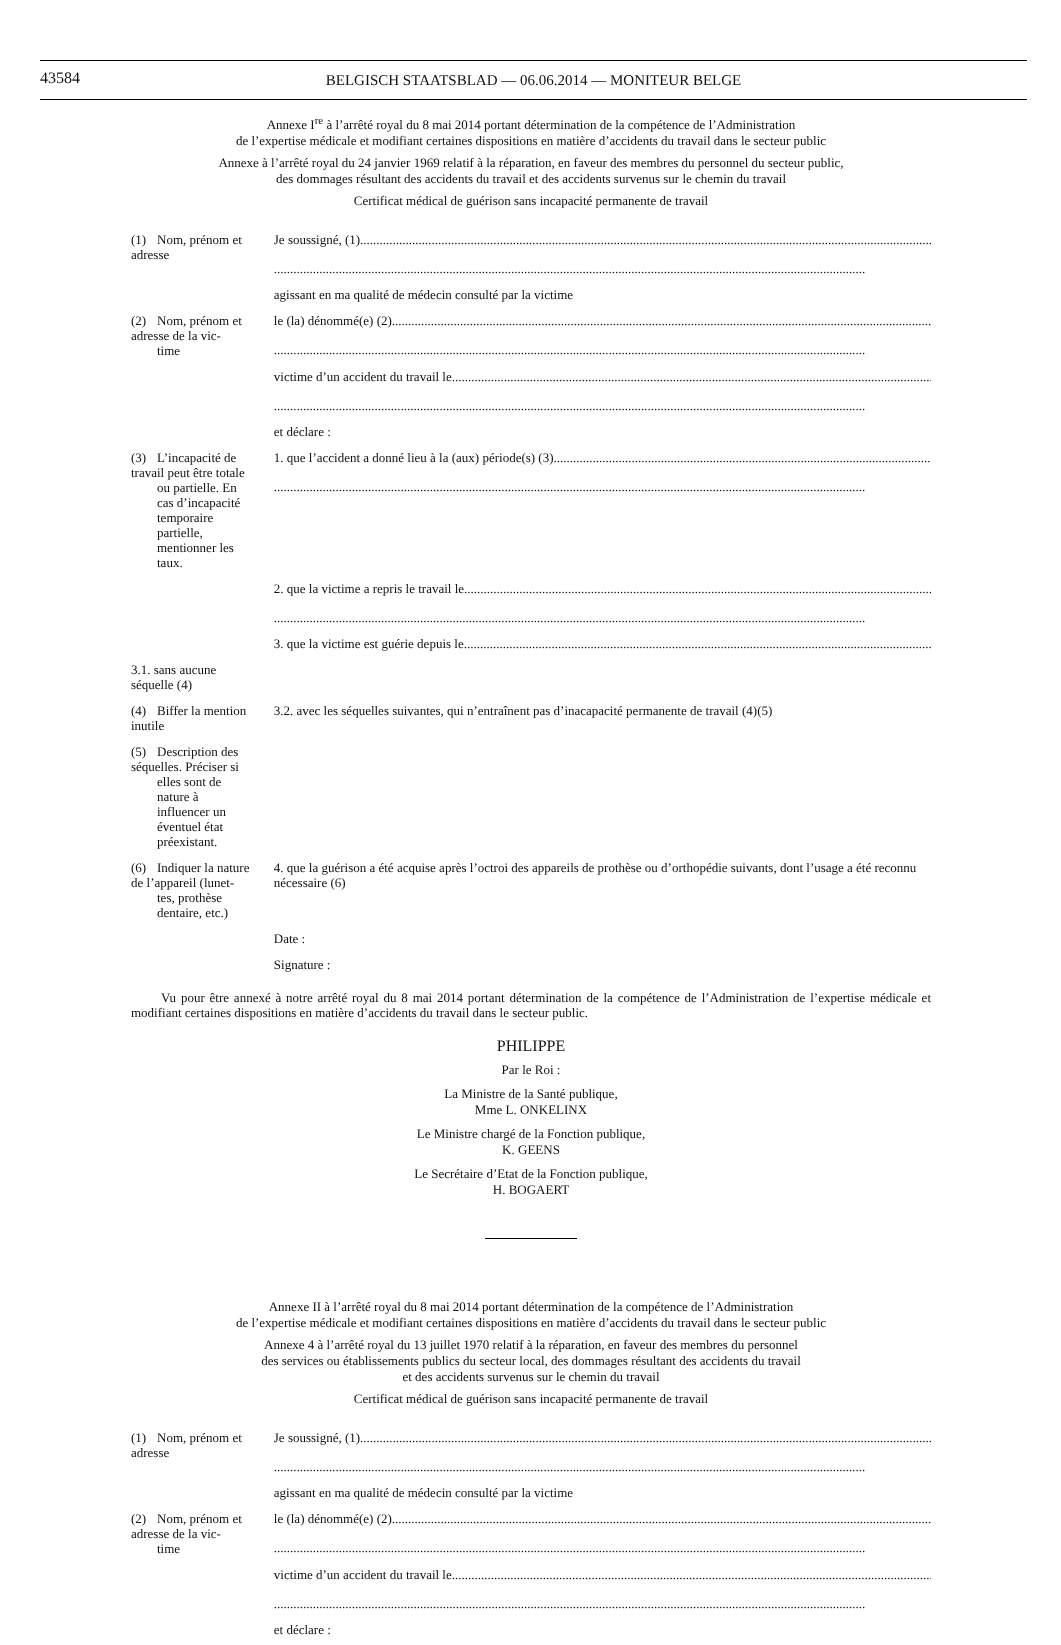43584
BELGISCH STAATSBLAD — 06.06.2014 — MONITEUR BELGE
Annexe I<sup>re</sup> à l’arrêté royal du 8 mai 2014 portant détermination de la compétence de l’Administration
de l’expertise médicale et modifiant certaines dispositions en matière d’accidents du travail dans le secteur public
Annexe à l’arrêté royal du 24 janvier 1969 relatif à la réparation, en faveur des membres du personnel du secteur public,
des dommages résultant des accidents du travail et des accidents survenus sur le chemin du travail
Certificat médical de guérison sans incapacité permanente de travail
| (1) Nom, prénom et adresse | Je soussigné, (1) |
| | agissant en ma qualité de médecin consulté par la victime |
| (2) Nom, prénom et adresse de la vic- time | le (la) dénommé(e) (2) |
| | victime d’un accident du travail le |
| | et déclare : |
| (3) L’incapacité de travail peut être totale ou partielle. En cas d’incapacité temporaire partielle, mentionner les taux. | 1. que l’accident a donné lieu à la (aux) période(s) (3) |
| | 2. que la victime a repris le travail le |
| | 3. que la victime est guérie depuis le |
| 3.1. sans aucune séquelle (4) | |
| (4) Biffer la mention inutile | 3.2. avec les séquelles suivantes, qui n’entraînent pas d’inacapacité permanente de travail (4)(5) |
| (5) Description des séquelles. Préciser si elles sont de nature à influencer un éventuel état préexistant. | |
| (6) Indiquer la nature de l’appareil (lunet- tes, prothèse dentaire, etc.) | 4. que la guérison a été acquise après l’octroi des appareils de prothèse ou d’orthopédie suivants, dont l’usage a été reconnu nécessaire (6) |
| | Date : |
| | Signature : |
Vu pour être annexé à notre arrêté royal du 8 mai 2014 portant détermination de la compétence de l’Administration de l’expertise médicale et modifiant certaines dispositions en matière d’accidents du travail dans le secteur public.
PHILIPPE
Par le Roi :
La Ministre de la Santé publique,
Mme L. ONKELINX
Le Ministre chargé de la Fonction publique,
K. GEENS
Le Secrétaire d’Etat de la Fonction publique,
H. BOGAERT
Annexe II à l’arrêté royal du 8 mai 2014 portant détermination de la compétence de l’Administration
de l’expertise médicale et modifiant certaines dispositions en matière d’accidents du travail dans le secteur public
Annexe 4 à l’arrêté royal du 13 juillet 1970 relatif à la réparation, en faveur des membres du personnel
des services ou établissements publics du secteur local, des dommages résultant des accidents du travail
et des accidents survenus sur le chemin du travail
Certificat médical de guérison sans incapacité permanente de travail
| (1) Nom, prénom et adresse | Je soussigné, (1) |
| | agissant en ma qualité de médecin consulté par la victime |
| (2) Nom, prénom et adresse de la vic- time | le (la) dénommé(e) (2) |
| | victime d’un accident du travail le |
| | et déclare : |